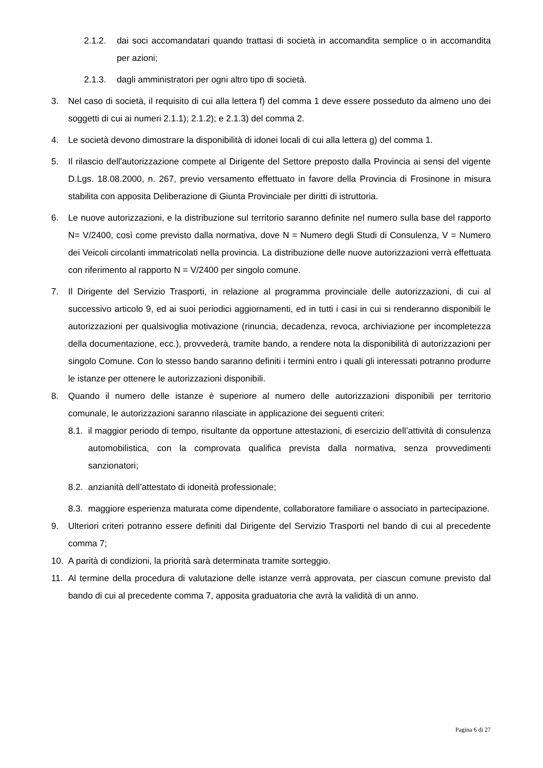2.1.2. dai soci accomandatari quando trattasi di società in accomandita semplice o in accomandita per azioni;
2.1.3. dagli amministratori per ogni altro tipo di società.
3. Nel caso di società, il requisito di cui alla lettera f) del comma 1 deve essere posseduto da almeno uno dei soggetti di cui ai numeri 2.1.1); 2.1.2); e 2.1.3) del comma 2.
4. Le società devono dimostrare la disponibilità di idonei locali di cui alla lettera g) del comma 1.
5. Il rilascio dell'autorizzazione compete al Dirigente del Settore preposto dalla Provincia ai sensi del vigente D.Lgs. 18.08.2000, n. 267, previo versamento effettuato in favore della Provincia di Frosinone in misura stabilita con apposita Deliberazione di Giunta Provinciale per diritti di istruttoria.
6. Le nuove autorizzazioni, e la distribuzione sul territorio saranno definite nel numero sulla base del rapporto N= V/2400, così come previsto dalla normativa, dove N = Numero degli Studi di Consulenza, V = Numero dei Veicoli circolanti immatricolati nella provincia. La distribuzione delle nuove autorizzazioni verrà effettuata con riferimento al rapporto N = V/2400 per singolo comune.
7. Il Dirigente del Servizio Trasporti, in relazione al programma provinciale delle autorizzazioni, di cui al successivo articolo 9, ed ai suoi periodici aggiornamenti, ed in tutti i casi in cui si renderanno disponibili le autorizzazioni per qualsivoglia motivazione (rinuncia, decadenza, revoca, archiviazione per incompletezza della documentazione, ecc.), provvederà, tramite bando, a rendere nota la disponibilità di autorizzazioni per singolo Comune. Con lo stesso bando saranno definiti i termini entro i quali gli interessati potranno produrre le istanze per ottenere le autorizzazioni disponibili.
8. Quando il numero delle istanze è superiore al numero delle autorizzazioni disponibili per territorio comunale, le autorizzazioni saranno rilasciate in applicazione dei seguenti criteri:
8.1. il maggior periodo di tempo, risultante da opportune attestazioni, di esercizio dell’attività di consulenza automobilistica, con la comprovata qualifica prevista dalla normativa, senza provvedimenti sanzionatori;
8.2. anzianità dell’attestato di idoneità professionale;
8.3. maggiore esperienza maturata come dipendente, collaboratore familiare o associato in partecipazione.
9. Ulteriori criteri potranno essere definiti dal Dirigente del Servizio Trasporti nel bando di cui al precedente comma 7;
10. A parità di condizioni, la priorità sarà determinata tramite sorteggio.
11. Al termine della procedura di valutazione delle istanze verrà approvata, per ciascun comune previsto dal bando di cui al precedente comma 7, apposita graduatoria che avrà la validità di un anno.
Pagina 6 di 27